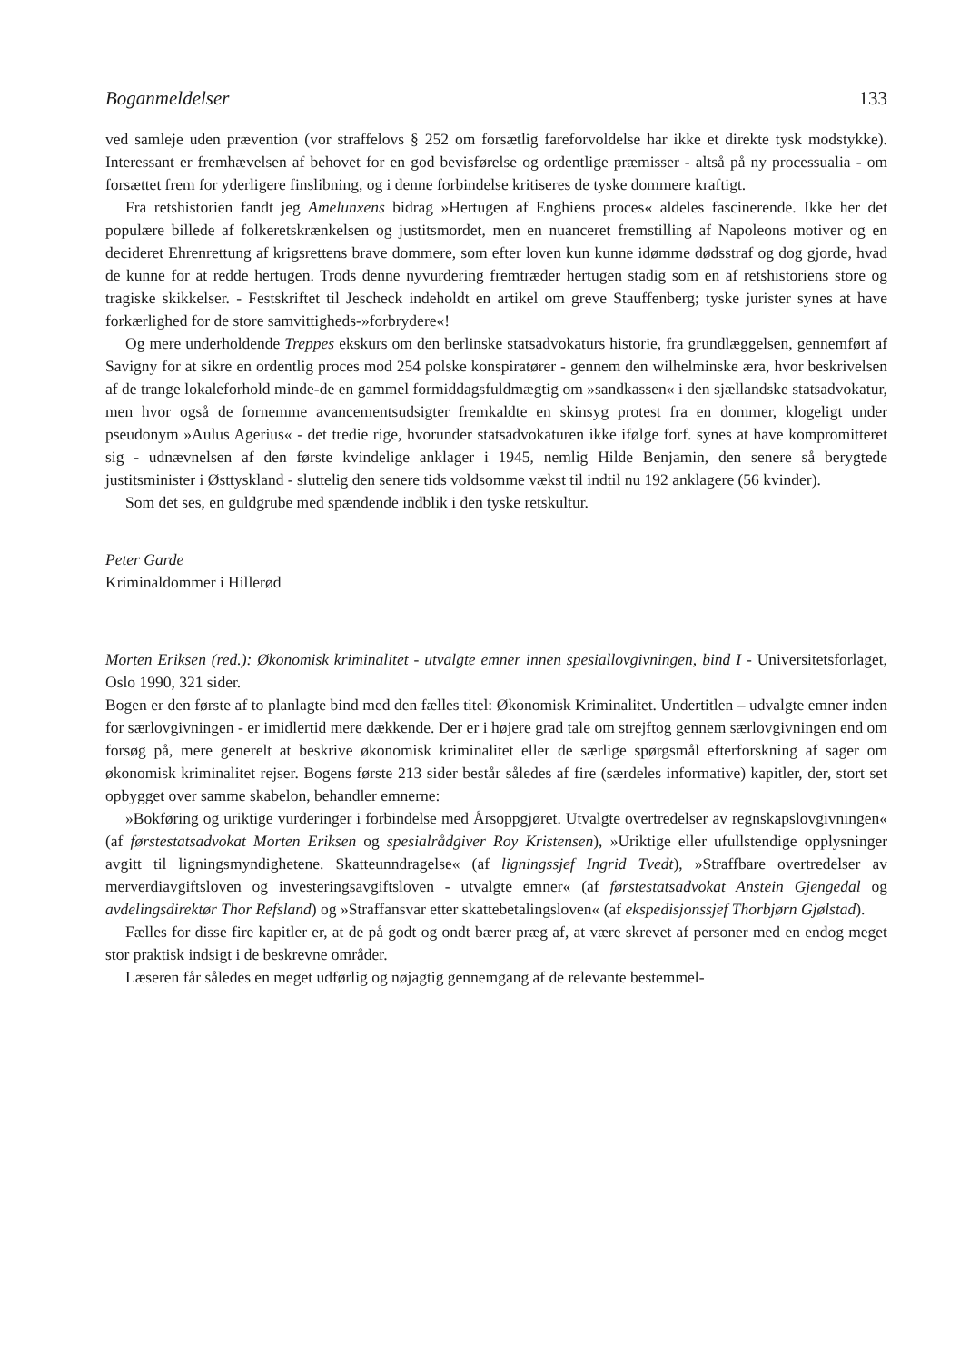Boganmeldelser 133
ved samleje uden prævention (vor straffelovs § 252 om forsætlig fareforvoldelse har ikke et direkte tysk modstykke). Interessant er fremhævelsen af behovet for en god bevisførelse og ordentlige præmisser - altså på ny processualia - om forsættet frem for yderligere finslibning, og i denne forbindelse kritiseres de tyske dommere kraftigt.
Fra retshistorien fandt jeg Amelunxens bidrag »Hertugen af Enghiens proces« aldeles fascinerende. Ikke her det populære billede af folkeretskrænkelsen og justitsmordet, men en nuanceret fremstilling af Napoleons motiver og en decideret Ehrenrettung af krigsrettens brave dommere, som efter loven kun kunne idømme dødsstraf og dog gjorde, hvad de kunne for at redde hertugen. Trods denne nyvurdering fremtræder hertugen stadig som en af retshistoriens store og tragiske skikkelser. - Festskriftet til Jescheck indeholdt en artikel om greve Stauffenberg; tyske jurister synes at have forkærlighed for de store samvittigheds-»forbrydere«!
Og mere underholdende Treppes ekskurs om den berlinske statsadvokaturs historie, fra grundlæggelsen, gennemført af Savigny for at sikre en ordentlig proces mod 254 polske konspiratører - gennem den wilhelminske æra, hvor beskrivelsen af de trange lokaleforhold minde-de en gammel formiddagsfuldmægtig om »sandkassen« i den sjællandske statsadvokatur, men hvor også de fornemme avancementsudsigter fremkaldte en skinsyg protest fra en dommer, klogeligt under pseudonym »Aulus Agerius« - det tredie rige, hvorunder statsadvokaturen ikke ifølge forf. synes at have kompromitteret sig - udnævnelsen af den første kvindelige anklager i 1945, nemlig Hilde Benjamin, den senere så berygtede justitsminister i Østtyskland - sluttelig den senere tids voldsomme vækst til indtil nu 192 anklagere (56 kvinder).
Som det ses, en guldgrube med spændende indblik i den tyske retskultur.
Peter Garde
Kriminaldommer i Hillerød
Morten Eriksen (red.): Økonomisk kriminalitet - utvalgte emner innen spesiallovgivningen, bind I - Universitetsforlaget, Oslo 1990, 321 sider.
Bogen er den første af to planlagte bind med den fælles titel: Økonomisk Kriminalitet. Undertitlen – udvalgte emner inden for særlovgivningen - er imidlertid mere dækkende. Der er i højere grad tale om strejftog gennem særlovgivningen end om forsøg på, mere generelt at beskrive økonomisk kriminalitet eller de særlige spørgsmål efterforskning af sager om økonomisk kriminalitet rejser. Bogens første 213 sider består således af fire (særdeles informative) kapitler, der, stort set opbygget over samme skabelon, behandler emnerne:
»Bokføring og uriktige vurderinger i forbindelse med Årsoppgjøret. Utvalgte overtredelser av regnskapslovgivningen« (af førstestatsadvokat Morten Eriksen og spesialrådgiver Roy Kristensen), »Uriktige eller ufullstendige opplysninger avgitt til ligningsmyndighetene. Skatteunndragelse« (af ligningssjef Ingrid Tvedt), »Straffbare overtredelser av merverdiavgiftsloven og investeringsavgiftsloven - utvalgte emner« (af førstestatsadvokat Anstein Gjengedal og avdelingsdirektør Thor Refsland) og »Straffansvar etter skattebetalingsloven« (af ekspedisjonssjef Thorbjørn Gjølstad).
Fælles for disse fire kapitler er, at de på godt og ondt bærer præg af, at være skrevet af personer med en endog meget stor praktisk indsigt i de beskrevne områder.
Læseren får således en meget udførlig og nøjagtig gennemgang af de relevante bestemmel-